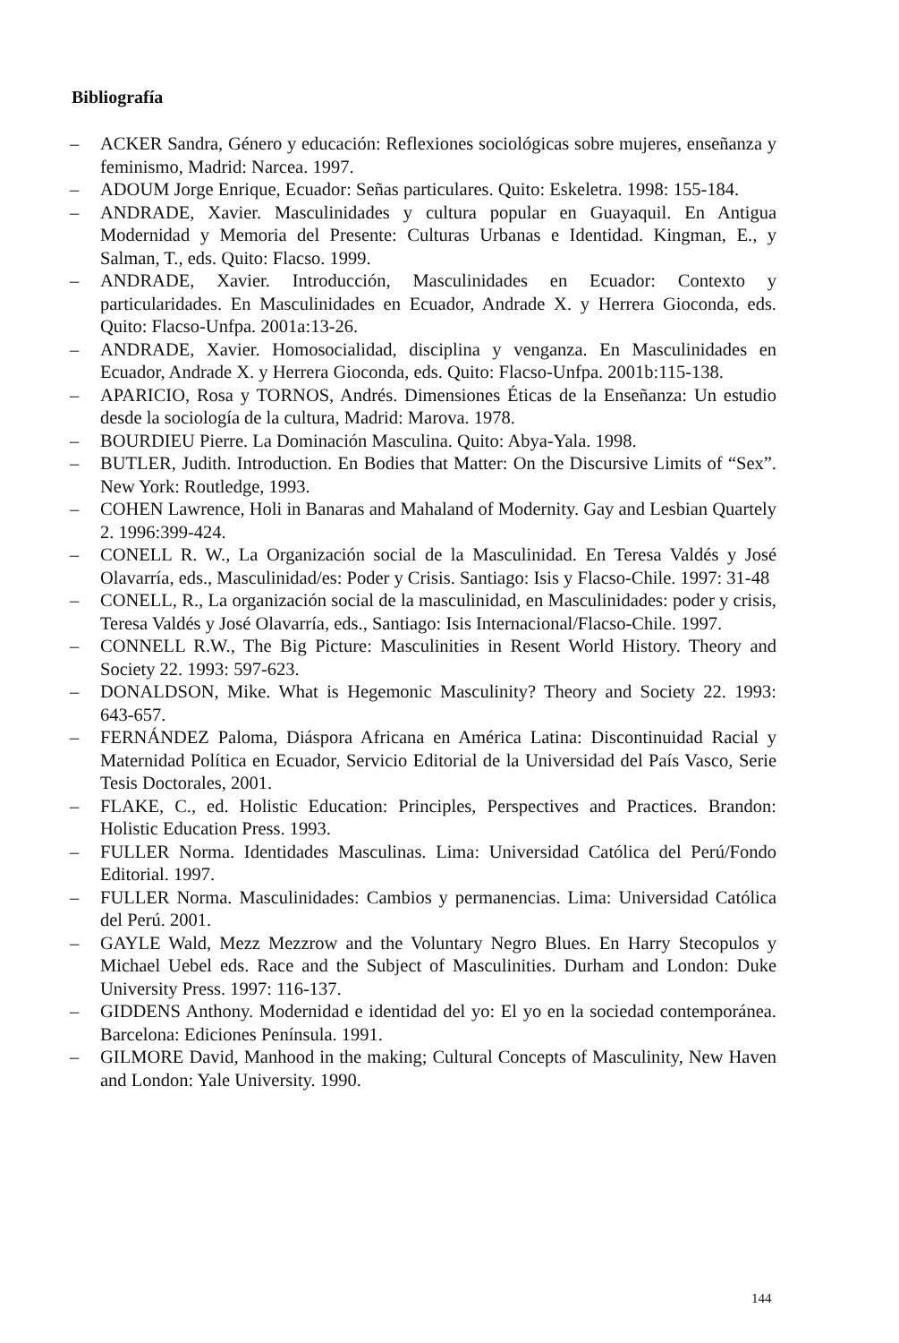Bibliografía
– ACKER Sandra, Género y educación: Reflexiones sociológicas sobre mujeres, enseñanza y feminismo, Madrid: Narcea. 1997.
– ADOUM Jorge Enrique, Ecuador: Señas particulares. Quito: Eskeletra. 1998: 155-184.
– ANDRADE, Xavier. Masculinidades y cultura popular en Guayaquil. En Antigua Modernidad y Memoria del Presente: Culturas Urbanas e Identidad. Kingman, E., y Salman, T., eds. Quito: Flacso. 1999.
– ANDRADE, Xavier. Introducción, Masculinidades en Ecuador: Contexto y particularidades. En Masculinidades en Ecuador, Andrade X. y Herrera Gioconda, eds. Quito: Flacso-Unfpa. 2001a:13-26.
– ANDRADE, Xavier. Homosocialidad, disciplina y venganza. En Masculinidades en Ecuador, Andrade X. y Herrera Gioconda, eds. Quito: Flacso-Unfpa. 2001b:115-138.
– APARICIO, Rosa y TORNOS, Andrés. Dimensiones Éticas de la Enseñanza: Un estudio desde la sociología de la cultura, Madrid: Marova. 1978.
– BOURDIEU Pierre. La Dominación Masculina. Quito: Abya-Yala. 1998.
– BUTLER, Judith. Introduction. En Bodies that Matter: On the Discursive Limits of “Sex”. New York: Routledge, 1993.
– COHEN Lawrence, Holi in Banaras and Mahaland of Modernity. Gay and Lesbian Quartely 2. 1996:399-424.
– CONELL R. W., La Organización social de la Masculinidad. En Teresa Valdés y José Olavarría, eds., Masculinidad/es: Poder y Crisis. Santiago: Isis y Flacso-Chile. 1997: 31-48
– CONELL, R., La organización social de la masculinidad, en Masculinidades: poder y crisis, Teresa Valdés y José Olavarría, eds., Santiago: Isis Internacional/Flacso-Chile. 1997.
– CONNELL R.W., The Big Picture: Masculinities in Resent World History. Theory and Society 22. 1993: 597-623.
– DONALDSON, Mike. What is Hegemonic Masculinity? Theory and Society 22. 1993: 643-657.
– FERNÁNDEZ Paloma, Diáspora Africana en América Latina: Discontinuidad Racial y Maternidad Política en Ecuador, Servicio Editorial de la Universidad del País Vasco, Serie Tesis Doctorales, 2001.
– FLAKE, C., ed. Holistic Education: Principles, Perspectives and Practices. Brandon: Holistic Education Press. 1993.
– FULLER Norma. Identidades Masculinas. Lima: Universidad Católica del Perú/Fondo Editorial. 1997.
– FULLER Norma. Masculinidades: Cambios y permanencias. Lima: Universidad Católica del Perú. 2001.
– GAYLE Wald, Mezz Mezzrow and the Voluntary Negro Blues. En Harry Stecopulos y Michael Uebel eds. Race and the Subject of Masculinities. Durham and London: Duke University Press. 1997: 116-137.
– GIDDENS Anthony. Modernidad e identidad del yo: El yo en la sociedad contemporánea. Barcelona: Ediciones Península. 1991.
– GILMORE David, Manhood in the making; Cultural Concepts of Masculinity, New Haven and London: Yale University. 1990.
144